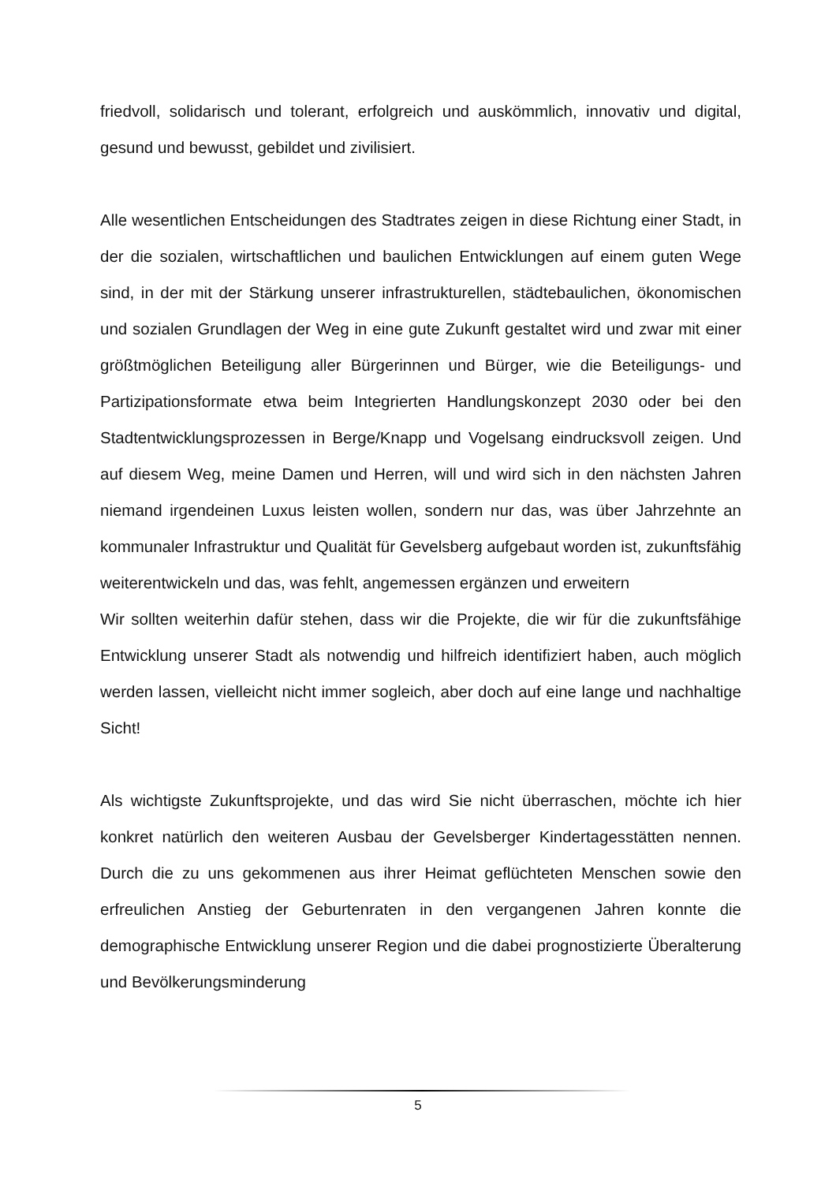friedvoll, solidarisch und tolerant, erfolgreich und auskömmlich, innovativ und digital, gesund und bewusst, gebildet und zivilisiert.
Alle wesentlichen Entscheidungen des Stadtrates zeigen in diese Richtung einer Stadt, in der die sozialen, wirtschaftlichen und baulichen Entwicklungen auf einem guten Wege sind, in der mit der Stärkung unserer infrastrukturellen, städtebaulichen, ökonomischen und sozialen Grundlagen der Weg in eine gute Zukunft gestaltet wird und zwar mit einer größtmöglichen Beteiligung aller Bürgerinnen und Bürger, wie die Beteiligungs- und Partizipationsformate etwa beim Integrierten Handlungskonzept 2030 oder bei den Stadtentwicklungsprozessen in Berge/Knapp und Vogelsang eindrucksvoll zeigen. Und auf diesem Weg, meine Damen und Herren, will und wird sich in den nächsten Jahren niemand irgendeinen Luxus leisten wollen, sondern nur das, was über Jahrzehnte an kommunaler Infrastruktur und Qualität für Gevelsberg aufgebaut worden ist, zukunftsfähig weiterentwickeln und das, was fehlt, angemessen ergänzen und erweitern
Wir sollten weiterhin dafür stehen, dass wir die Projekte, die wir für die zukunftsfähige Entwicklung unserer Stadt als notwendig und hilfreich identifiziert haben, auch möglich werden lassen, vielleicht nicht immer sogleich, aber doch auf eine lange und nachhaltige Sicht!
Als wichtigste Zukunftsprojekte, und das wird Sie nicht überraschen, möchte ich hier konkret natürlich den weiteren Ausbau der Gevelsberger Kindertagesstätten nennen. Durch die zu uns gekommenen aus ihrer Heimat geflüchteten Menschen sowie den erfreulichen Anstieg der Geburtenraten in den vergangenen Jahren konnte die demographische Entwicklung unserer Region und die dabei prognostizierte Überalterung und Bevölkerungsminderung
5